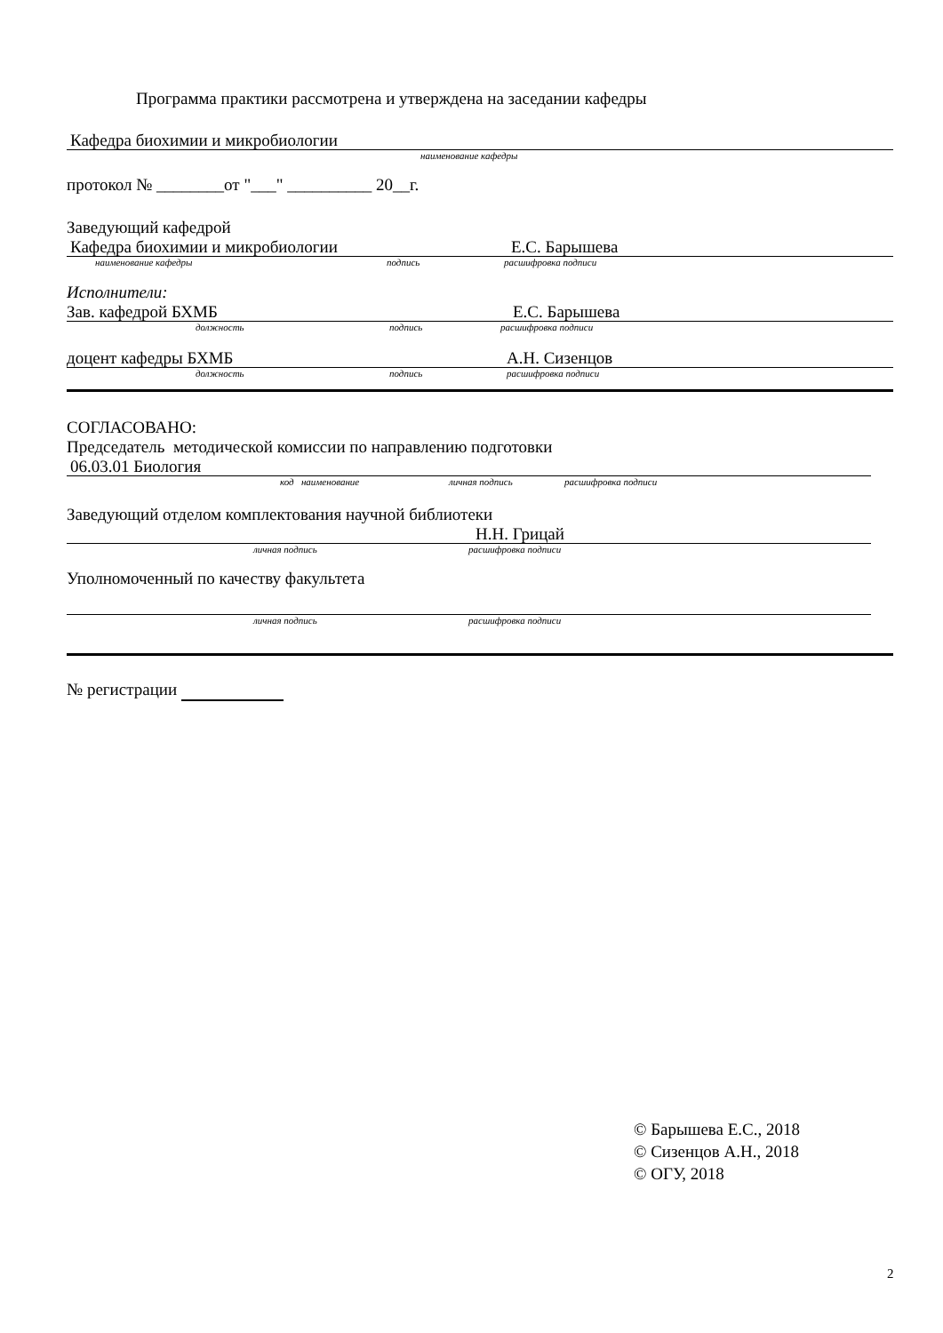Программа практики рассмотрена и утверждена на заседании кафедры
Кафедра биохимии и микробиологии
наименование кафедры
протокол № ________от "___" __________ 20__г.
Заведующий кафедрой
Кафедра биохимии и микробиологии Е.С. Барышева
наименование кафедры подпись расшифровка подписи
Исполнители:
Зав. кафедрой БХМБ Е.С. Барышева
должность подпись расшифровка подписи
доцент кафедры БХМБ А.Н. Сизенцов
должность подпись расшифровка подписи
СОГЛАСОВАНО:
Председатель методической комиссии по направлению подготовки
06.03.01 Биология
код наименование личная подпись расшифровка подписи
Заведующий отделом комплектования научной библиотеки
Н.Н. Грицай
личная подпись расшифровка подписи
Уполномоченный по качеству факультета
личная подпись расшифровка подписи
№ регистрации
© Барышева Е.С., 2018
© Сизенцов А.Н., 2018
© ОГУ, 2018
2